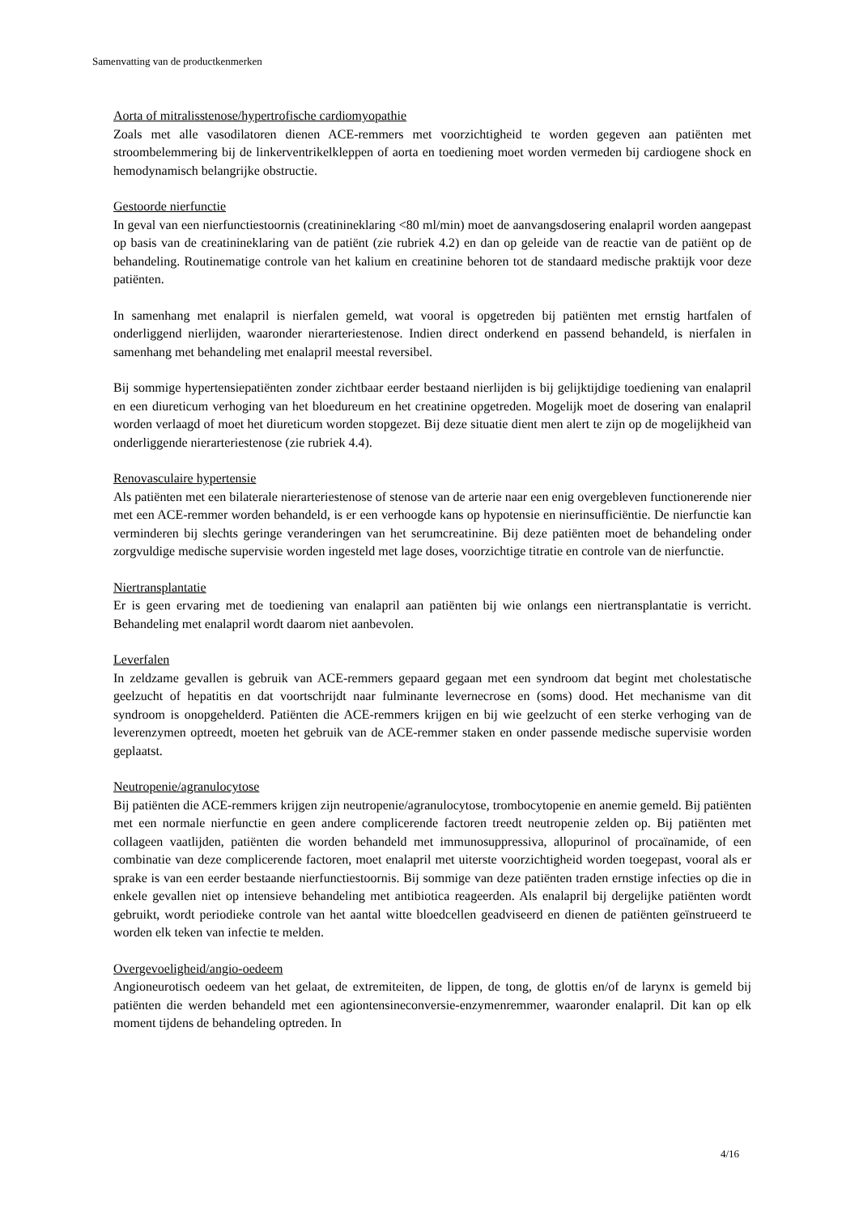Samenvatting van de productkenmerken
Aorta of mitralisstenose/hypertrofische cardiomyopathie
Zoals met alle vasodilatoren dienen ACE-remmers met voorzichtigheid te worden gegeven aan patiënten met stroombelemmering bij de linkerventrikelkleppen of aorta en toediening moet worden vermeden bij cardiogene shock en hemodynamisch belangrijke obstructie.
Gestoorde nierfunctie
In geval van een nierfunctiestoornis (creatinineklaring <80 ml/min) moet de aanvangsdosering enalapril worden aangepast op basis van de creatinineklaring van de patiënt (zie rubriek 4.2) en dan op geleide van de reactie van de patiënt op de behandeling. Routinematige controle van het kalium en creatinine behoren tot de standaard medische praktijk voor deze patiënten.
In samenhang met enalapril is nierfalen gemeld, wat vooral is opgetreden bij patiënten met ernstig hartfalen of onderliggend nierlijden, waaronder nierarteriestenose. Indien direct onderkend en passend behandeld, is nierfalen in samenhang met behandeling met enalapril meestal reversibel.
Bij sommige hypertensiepatiënten zonder zichtbaar eerder bestaand nierlijden is bij gelijktijdige toediening van enalapril en een diureticum verhoging van het bloedureum en het creatinine opgetreden. Mogelijk moet de dosering van enalapril worden verlaagd of moet het diureticum worden stopgezet. Bij deze situatie dient men alert te zijn op de mogelijkheid van onderliggende nierarteriestenose (zie rubriek 4.4).
Renovasculaire hypertensie
Als patiënten met een bilaterale nierarteriestenose of stenose van de arterie naar een enig overgebleven functionerende nier met een ACE-remmer worden behandeld, is er een verhoogde kans op hypotensie en nierinsufficiëntie. De nierfunctie kan verminderen bij slechts geringe veranderingen van het serumcreatinine. Bij deze patiënten moet de behandeling onder zorgvuldige medische supervisie worden ingesteld met lage doses, voorzichtige titratie en controle van de nierfunctie.
Niertransplantatie
Er is geen ervaring met de toediening van enalapril aan patiënten bij wie onlangs een niertransplantatie is verricht. Behandeling met enalapril wordt daarom niet aanbevolen.
Leverfalen
In zeldzame gevallen is gebruik van ACE-remmers gepaard gegaan met een syndroom dat begint met cholestatische geelzucht of hepatitis en dat voortschrijdt naar fulminante levernecrose en (soms) dood. Het mechanisme van dit syndroom is onopgehelderd. Patiënten die ACE-remmers krijgen en bij wie geelzucht of een sterke verhoging van de leverenzymen optreedt, moeten het gebruik van de ACE-remmer staken en onder passende medische supervisie worden geplaatst.
Neutropenie/agranulocytose
Bij patiënten die ACE-remmers krijgen zijn neutropenie/agranulocytose, trombocytopenie en anemie gemeld. Bij patiënten met een normale nierfunctie en geen andere complicerende factoren treedt neutropenie zelden op. Bij patiënten met collageen vaatlijden, patiënten die worden behandeld met immunosuppressiva, allopurinol of procaïnamide, of een combinatie van deze complicerende factoren, moet enalapril met uiterste voorzichtigheid worden toegepast, vooral als er sprake is van een eerder bestaande nierfunctiestoornis. Bij sommige van deze patiënten traden ernstige infecties op die in enkele gevallen niet op intensieve behandeling met antibiotica reageerden. Als enalapril bij dergelijke patiënten wordt gebruikt, wordt periodieke controle van het aantal witte bloedcellen geadviseerd en dienen de patiënten geïnstrueerd te worden elk teken van infectie te melden.
Overgevoeligheid/angio-oedeem
Angioneurotisch oedeem van het gelaat, de extremiteiten, de lippen, de tong, de glottis en/of de larynx is gemeld bij patiënten die werden behandeld met een agiontensineconversie-enzymenremmer, waaronder enalapril. Dit kan op elk moment tijdens de behandeling optreden. In
4/16